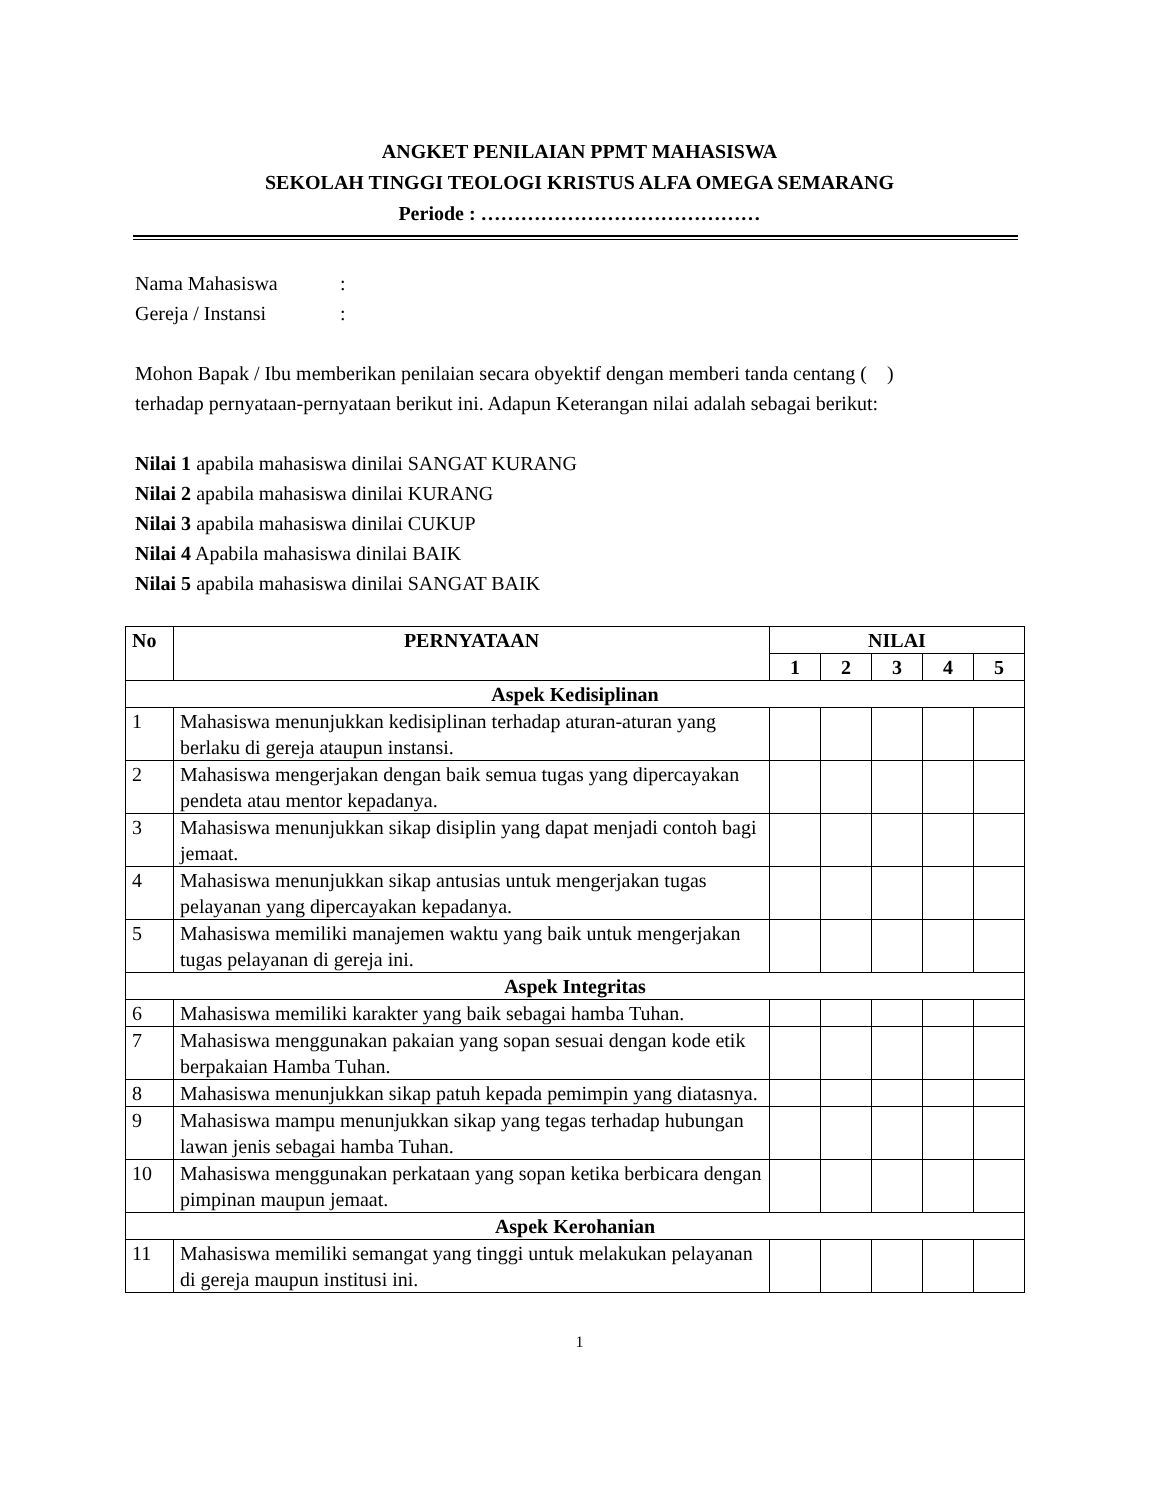ANGKET PENILAIAN PPMT MAHASISWA
SEKOLAH TINGGI TEOLOGI KRISTUS ALFA OMEGA SEMARANG
Periode : ……………………………………
| Nama Mahasiswa | : |
| Gereja / Instansi | : |
Mohon Bapak / Ibu memberikan penilaian secara obyektif dengan memberi tanda centang ( )
terhadap pernyataan-pernyataan berikut ini. Adapun Keterangan nilai adalah sebagai berikut:
Nilai 1 apabila mahasiswa dinilai SANGAT KURANG
Nilai 2 apabila mahasiswa dinilai KURANG
Nilai 3 apabila mahasiswa dinilai CUKUP
Nilai 4 Apabila mahasiswa dinilai BAIK
Nilai 5 apabila mahasiswa dinilai SANGAT BAIK
| No | PERNYATAAN | NILAI | | | | |
| --- | --- | --- | --- | --- | --- | --- |
| | | 1 | 2 | 3 | 4 | 5 |
| Aspek Kedisiplinan | | | | | | |
| 1 | Mahasiswa menunjukkan kedisiplinan terhadap aturan-aturan yang berlaku di gereja ataupun instansi. | | | | | |
| 2 | Mahasiswa mengerjakan dengan baik semua tugas yang dipercayakan pendeta atau mentor kepadanya. | | | | | |
| 3 | Mahasiswa menunjukkan sikap disiplin yang dapat menjadi contoh bagi jemaat. | | | | | |
| 4 | Mahasiswa menunjukkan sikap antusias untuk mengerjakan tugas pelayanan yang dipercayakan kepadanya. | | | | | |
| 5 | Mahasiswa memiliki manajemen waktu yang baik untuk mengerjakan tugas pelayanan di gereja ini. | | | | | |
| Aspek Integritas | | | | | | |
| 6 | Mahasiswa memiliki karakter yang baik sebagai hamba Tuhan. | | | | | |
| 7 | Mahasiswa menggunakan pakaian yang sopan sesuai dengan kode etik berpakaian Hamba Tuhan. | | | | | |
| 8 | Mahasiswa menunjukkan sikap patuh kepada pemimpin yang diatasnya. | | | | | |
| 9 | Mahasiswa mampu menunjukkan sikap yang tegas terhadap hubungan lawan jenis sebagai hamba Tuhan. | | | | | |
| 10 | Mahasiswa menggunakan perkataan yang sopan ketika berbicara dengan pimpinan maupun jemaat. | | | | | |
| Aspek Kerohanian | | | | | | |
| 11 | Mahasiswa memiliki semangat yang tinggi untuk melakukan pelayanan di gereja maupun institusi ini. | | | | | |
1